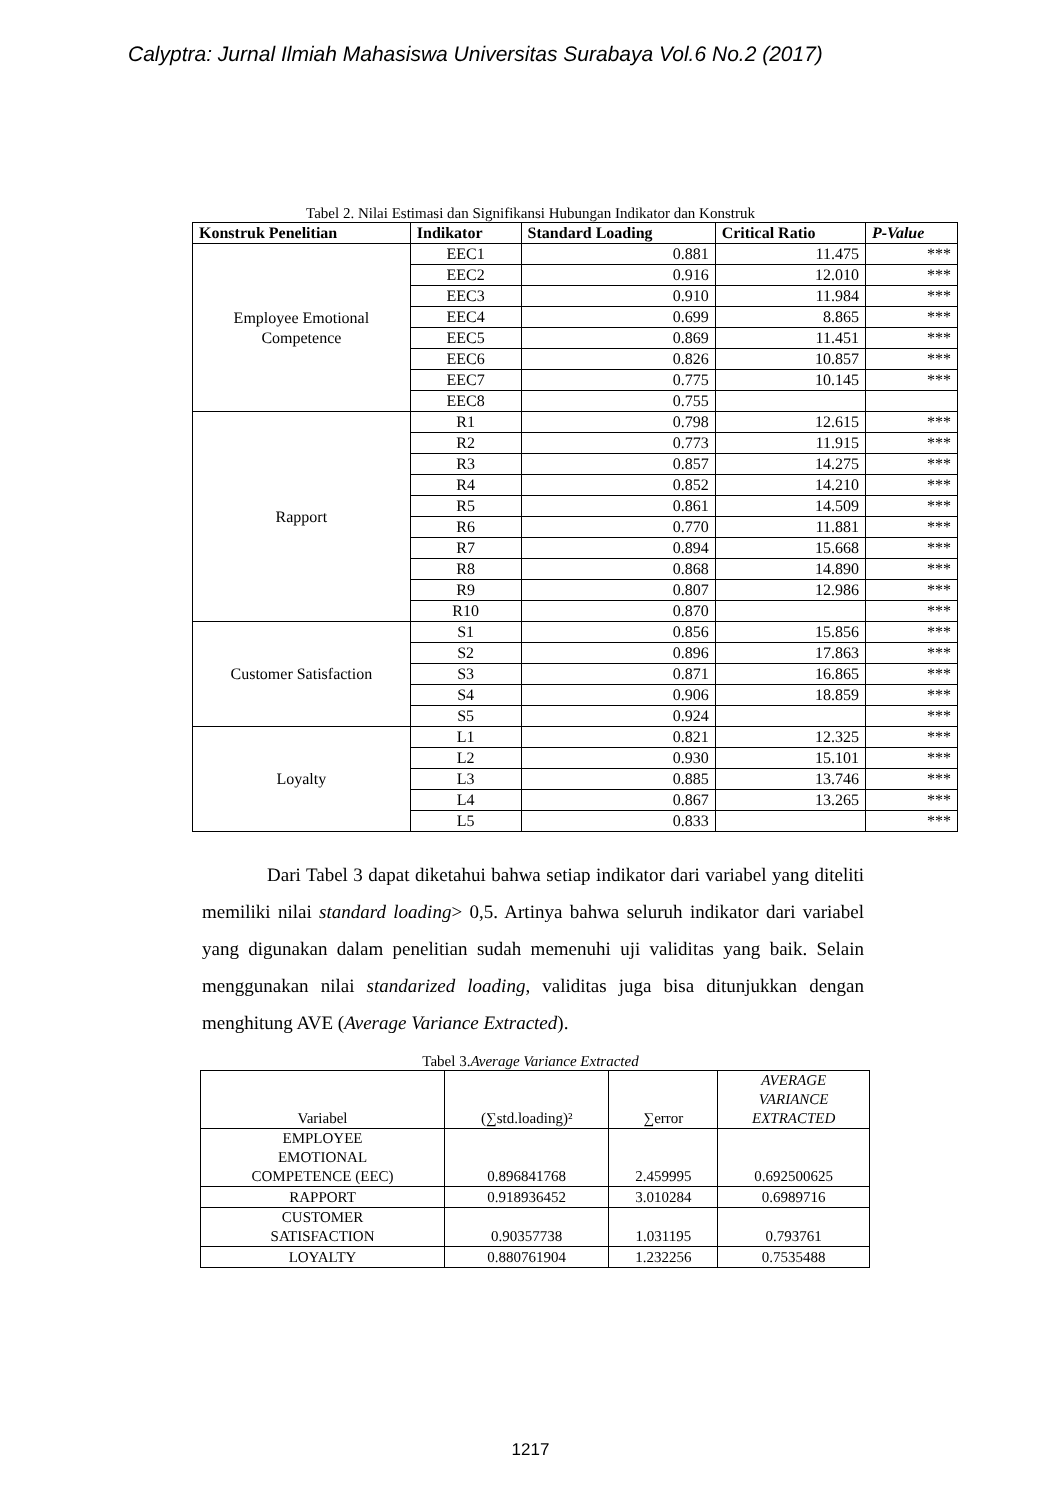Calyptra: Jurnal Ilmiah Mahasiswa Universitas Surabaya Vol.6 No.2 (2017)
Tabel 2. Nilai Estimasi dan Signifikansi Hubungan Indikator dan Konstruk
| Konstruk Penelitian | Indikator | Standard Loading | Critical Ratio | P-Value |
| --- | --- | --- | --- | --- |
| Employee Emotional Competence | EEC1 | 0.881 | 11.475 | *** |
| | EEC2 | 0.916 | 12.010 | *** |
| | EEC3 | 0.910 | 11.984 | *** |
| | EEC4 | 0.699 | 8.865 | *** |
| | EEC5 | 0.869 | 11.451 | *** |
| | EEC6 | 0.826 | 10.857 | *** |
| | EEC7 | 0.775 | 10.145 | *** |
| | EEC8 | 0.755 | | |
| Rapport | R1 | 0.798 | 12.615 | *** |
| | R2 | 0.773 | 11.915 | *** |
| | R3 | 0.857 | 14.275 | *** |
| | R4 | 0.852 | 14.210 | *** |
| | R5 | 0.861 | 14.509 | *** |
| | R6 | 0.770 | 11.881 | *** |
| | R7 | 0.894 | 15.668 | *** |
| | R8 | 0.868 | 14.890 | *** |
| | R9 | 0.807 | 12.986 | *** |
| | R10 | 0.870 | | *** |
| Customer Satisfaction | S1 | 0.856 | 15.856 | *** |
| | S2 | 0.896 | 17.863 | *** |
| | S3 | 0.871 | 16.865 | *** |
| | S4 | 0.906 | 18.859 | *** |
| | S5 | 0.924 | | *** |
| Loyalty | L1 | 0.821 | 12.325 | *** |
| | L2 | 0.930 | 15.101 | *** |
| | L3 | 0.885 | 13.746 | *** |
| | L4 | 0.867 | 13.265 | *** |
| | L5 | 0.833 | | *** |
Dari Tabel 3 dapat diketahui bahwa setiap indikator dari variabel yang diteliti memiliki nilai standard loading> 0,5. Artinya bahwa seluruh indikator dari variabel yang digunakan dalam penelitian sudah memenuhi uji validitas yang baik. Selain menggunakan nilai standarized loading, validitas juga bisa ditunjukkan dengan menghitung AVE (Average Variance Extracted).
Tabel 3.Average Variance Extracted
| Variabel | (∑std.loading)² | ∑error | AVERAGE VARIANCE EXTRACTED |
| --- | --- | --- | --- |
| EMPLOYEE EMOTIONAL COMPETENCE (EEC) | 0.896841768 | 2.459995 | 0.692500625 |
| RAPPORT | 0.918936452 | 3.010284 | 0.6989716 |
| CUSTOMER SATISFACTION | 0.90357738 | 1.031195 | 0.793761 |
| LOYALTY | 0.880761904 | 1.232256 | 0.7535488 |
1217